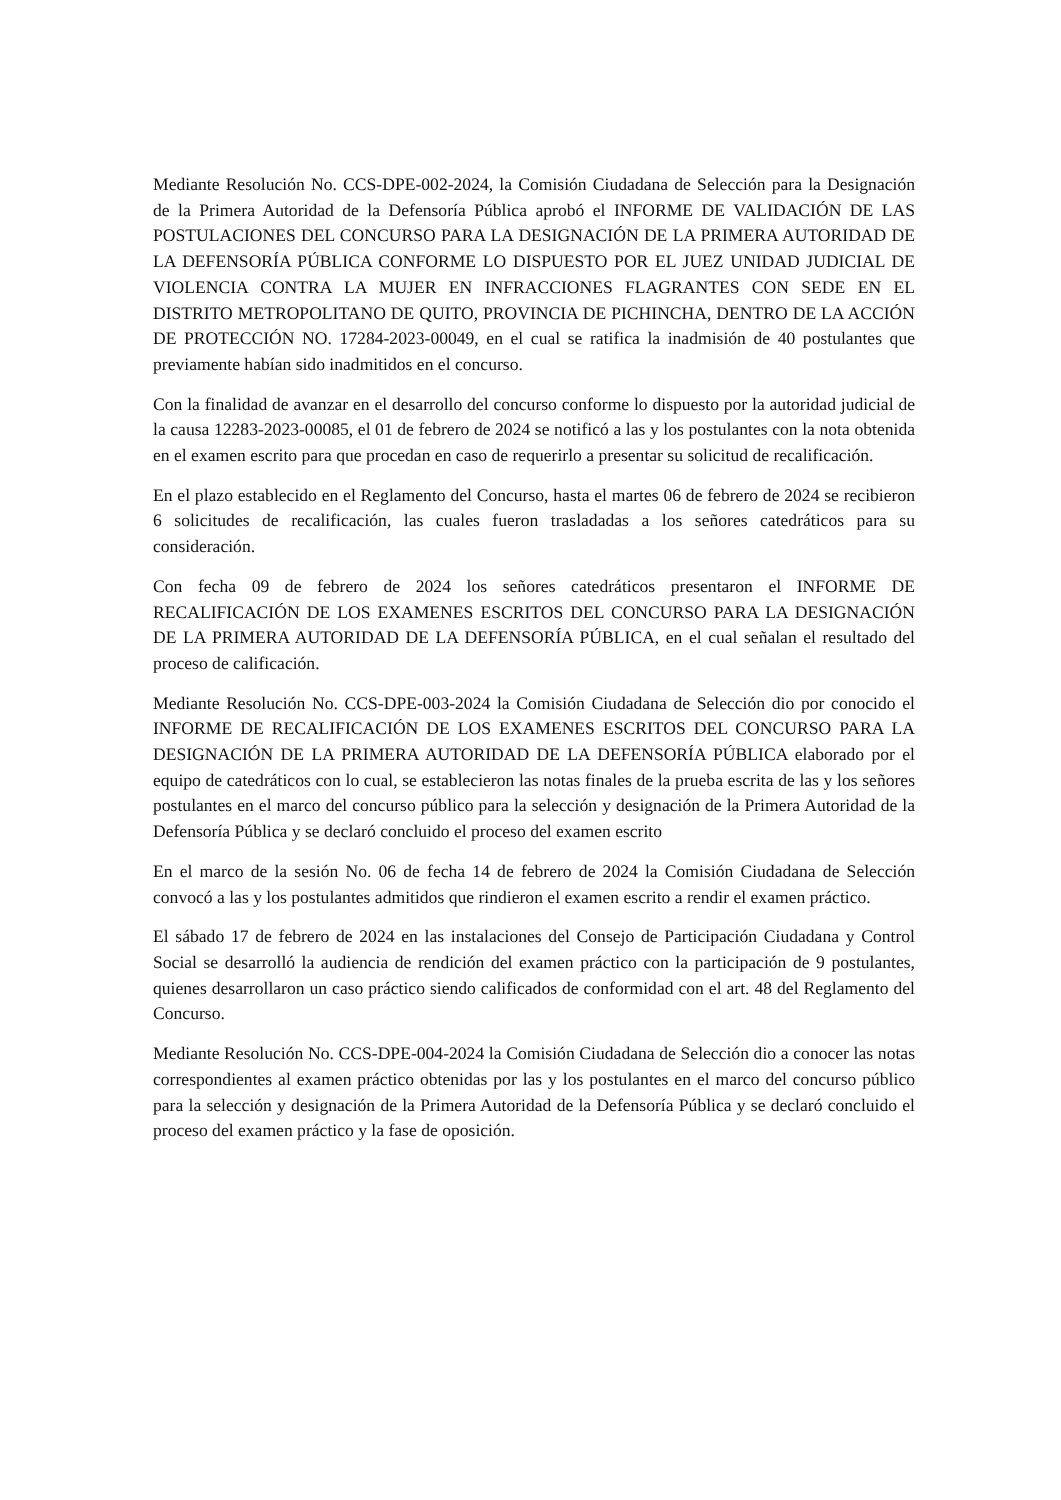Mediante Resolución No. CCS-DPE-002-2024, la Comisión Ciudadana de Selección para la Designación de la Primera Autoridad de la Defensoría Pública aprobó el INFORME DE VALIDACIÓN DE LAS POSTULACIONES DEL CONCURSO PARA LA DESIGNACIÓN DE LA PRIMERA AUTORIDAD DE LA DEFENSORÍA PÚBLICA CONFORME LO DISPUESTO POR EL JUEZ UNIDAD JUDICIAL DE VIOLENCIA CONTRA LA MUJER EN INFRACCIONES FLAGRANTES CON SEDE EN EL DISTRITO METROPOLITANO DE QUITO, PROVINCIA DE PICHINCHA, DENTRO DE LA ACCIÓN DE PROTECCIÓN NO. 17284-2023-00049, en el cual se ratifica la inadmisión de 40 postulantes que previamente habían sido inadmitidos en el concurso.
Con la finalidad de avanzar en el desarrollo del concurso conforme lo dispuesto por la autoridad judicial de la causa 12283-2023-00085, el 01 de febrero de 2024 se notificó a las y los postulantes con la nota obtenida en el examen escrito para que procedan en caso de requerirlo a presentar su solicitud de recalificación.
En el plazo establecido en el Reglamento del Concurso, hasta el martes 06 de febrero de 2024 se recibieron 6 solicitudes de recalificación, las cuales fueron trasladadas a los señores catedráticos para su consideración.
Con fecha 09 de febrero de 2024 los señores catedráticos presentaron el INFORME DE RECALIFICACIÓN DE LOS EXAMENES ESCRITOS DEL CONCURSO PARA LA DESIGNACIÓN DE LA PRIMERA AUTORIDAD DE LA DEFENSORÍA PÚBLICA, en el cual señalan el resultado del proceso de calificación.
Mediante Resolución No. CCS-DPE-003-2024 la Comisión Ciudadana de Selección dio por conocido el INFORME DE RECALIFICACIÓN DE LOS EXAMENES ESCRITOS DEL CONCURSO PARA LA DESIGNACIÓN DE LA PRIMERA AUTORIDAD DE LA DEFENSORÍA PÚBLICA elaborado por el equipo de catedráticos con lo cual, se establecieron las notas finales de la prueba escrita de las y los señores postulantes en el marco del concurso público para la selección y designación de la Primera Autoridad de la Defensoría Pública y se declaró concluido el proceso del examen escrito
En el marco de la sesión No. 06 de fecha 14 de febrero de 2024 la Comisión Ciudadana de Selección convocó a las y los postulantes admitidos que rindieron el examen escrito a rendir el examen práctico.
El sábado 17 de febrero de 2024 en las instalaciones del Consejo de Participación Ciudadana y Control Social se desarrolló la audiencia de rendición del examen práctico con la participación de 9 postulantes, quienes desarrollaron un caso práctico siendo calificados de conformidad con el art. 48 del Reglamento del Concurso.
Mediante Resolución No. CCS-DPE-004-2024 la Comisión Ciudadana de Selección dio a conocer las notas correspondientes al examen práctico obtenidas por las y los postulantes en el marco del concurso público para la selección y designación de la Primera Autoridad de la Defensoría Pública y se declaró concluido el proceso del examen práctico y la fase de oposición.